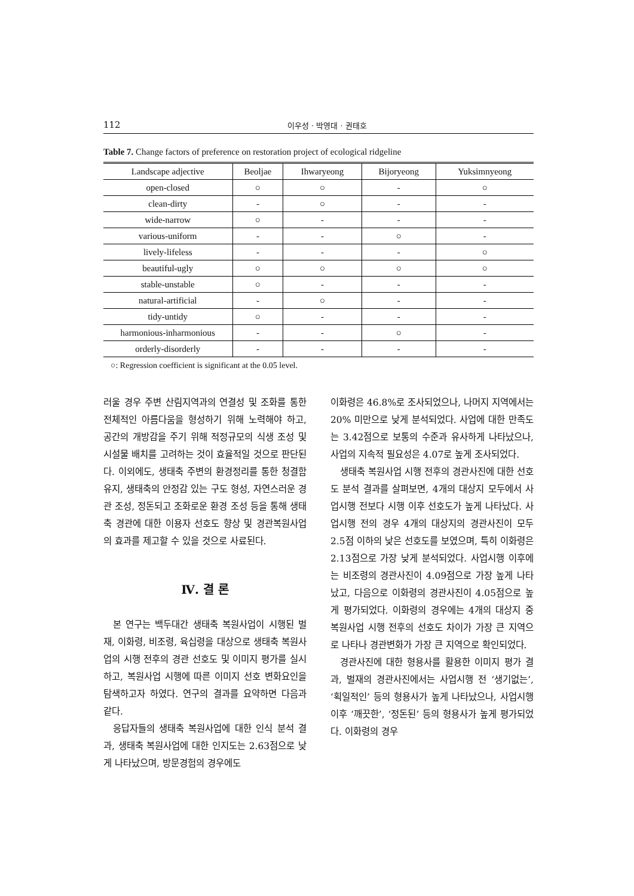112 이우성 · 박영대 · 권태호
Table 7. Change factors of preference on restoration project of ecological ridgeline
| Landscape adjective | Beoljae | Ihwaryeong | Bijoryeong | Yuksimnyeong |
| --- | --- | --- | --- | --- |
| open-closed | ○ | ○ | - | ○ |
| clean-dirty | - | ○ | - | - |
| wide-narrow | ○ | - | - | - |
| various-uniform | - | - | ○ | - |
| lively-lifeless | - | - | - | ○ |
| beautiful-ugly | ○ | ○ | ○ | ○ |
| stable-unstable | ○ | - | - | - |
| natural-artificial | - | ○ | - | - |
| tidy-untidy | ○ | - | - | - |
| harmonious-inharmonious | - | - | ○ | - |
| orderly-disorderly | - | - | - | - |
○: Regression coefficient is significant at the 0.05 level.
러울 경우 주변 산림지역과의 연결성 및 조화를 통한 전체적인 아름다움을 형성하기 위해 노력해야 하고, 공간의 개방감을 주기 위해 적정규모의 식생 조성 및 시설물 배치를 고려하는 것이 효율적일 것으로 판단된다. 이외에도, 생태축 주변의 환경정리를 통한 청결함 유지, 생태축의 안정감 있는 구도 형성, 자연스러운 경관 조성, 정돈되고 조화로운 환경 조성 등을 통해 생태축 경관에 대한 이용자 선호도 향상 및 경관복원사업의 효과를 제고할 수 있을 것으로 사료된다.
Ⅳ. 결 론
본 연구는 백두대간 생태축 복원사업이 시행된 벌재, 이화령, 비조령, 육십령을 대상으로 생태축 복원사업의 시행 전후의 경관 선호도 및 이미지 평가를 실시하고, 복원사업 시행에 따른 이미지 선호 변화요인을 탐색하고자 하였다. 연구의 결과를 요약하면 다음과 같다.
응답자들의 생태축 복원사업에 대한 인식 분석 결과, 생태축 복원사업에 대한 인지도는 2.63점으로 낮게 나타났으며, 방문경험의 경우에도
이화령은 46.8%로 조사되었으나, 나머지 지역에서는 20% 미만으로 낮게 분석되었다. 사업에 대한 만족도는 3.42점으로 보통의 수준과 유사하게 나타났으나, 사업의 지속적 필요성은 4.07로 높게 조사되었다.
생태축 복원사업 시행 전후의 경관사진에 대한 선호도 분석 결과를 살펴보면, 4개의 대상지 모두에서 사업시행 전보다 시행 이후 선호도가 높게 나타났다. 사업시행 전의 경우 4개의 대상지의 경관사진이 모두 2.5점 이하의 낮은 선호도를 보였으며, 특히 이화령은 2.13점으로 가장 낮게 분석되었다. 사업시행 이후에는 비조령의 경관사진이 4.09점으로 가장 높게 나타났고, 다음으로 이화령의 경관사진이 4.05점으로 높게 평가되었다. 이화령의 경우에는 4개의 대상지 중 복원사업 시행 전후의 선호도 차이가 가장 큰 지역으로 나타나 경관변화가 가장 큰 지역으로 확인되었다.
경관사진에 대한 형용사를 활용한 이미지 평가 결과, 벌재의 경관사진에서는 사업시행 전 ‘생기없는’, ‘획일적인’ 등의 형용사가 높게 나타났으나, 사업시행 이후 ‘깨끗한’, ‘정돈된’ 등의 형용사가 높게 평가되었다. 이화령의 경우